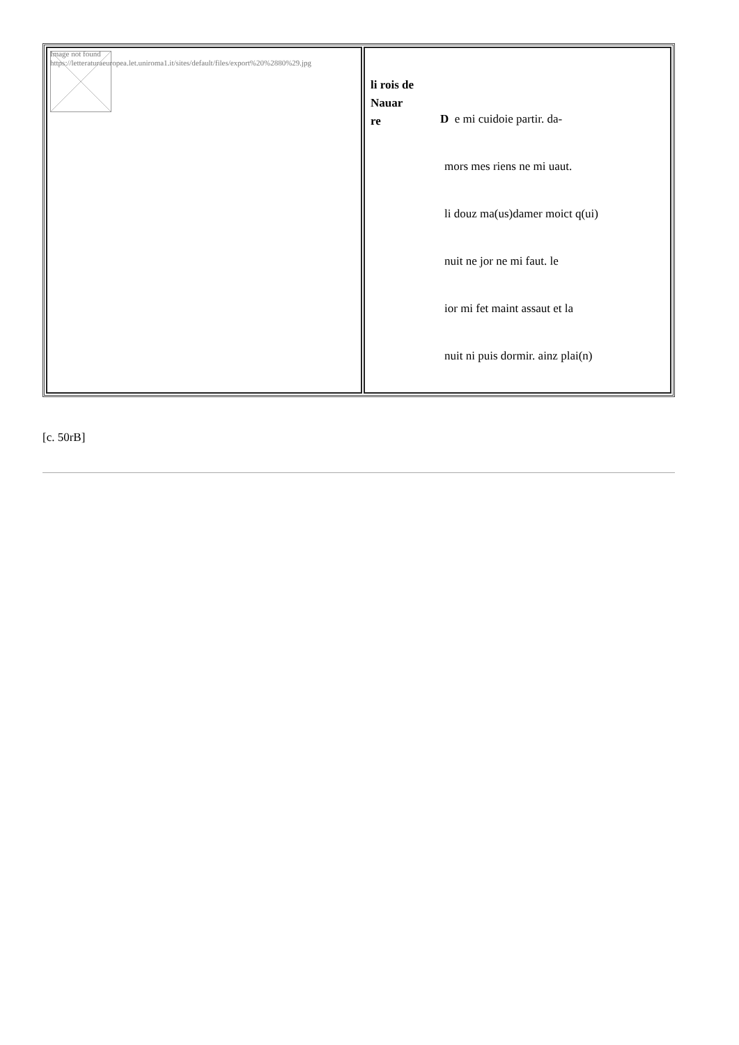| Image not found https://letteraturaeuropea.let.uniroma1.it/sites/default/files/export%20%2880%29.jpg | li rois de Nauar re D e mi cuidoie partir. da- mors mes riens ne mi uaut. li douz ma(us)damer moict q(ui) nuit ne jor ne mi faut. le ior mi fet maint assaut et la nuit ni puis dormir. ainz plai(n) |
[c. 50rB]